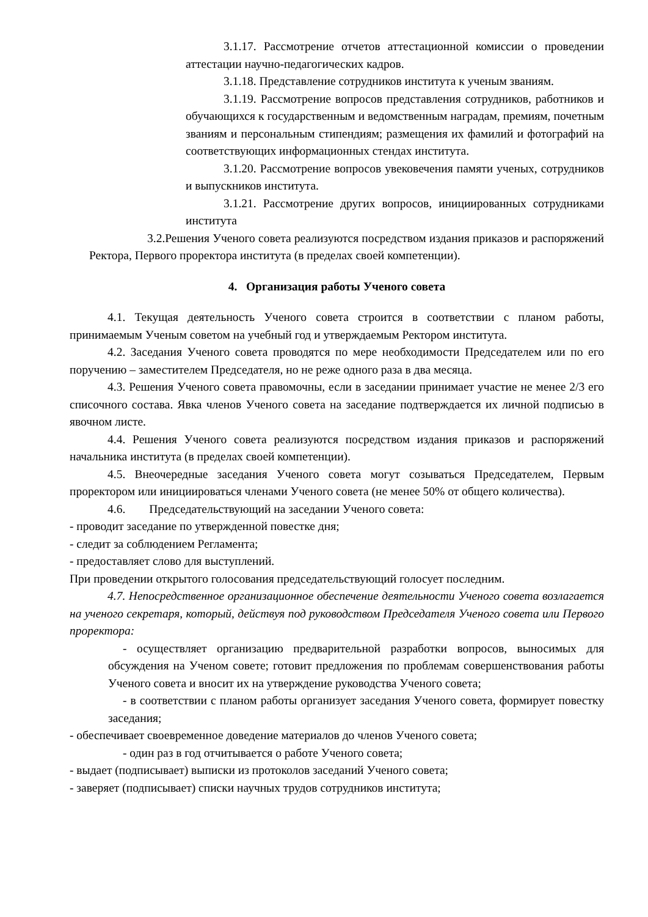3.1.17. Рассмотрение отчетов аттестационной комиссии о проведении аттестации научно-педагогических кадров.
3.1.18. Представление сотрудников института к ученым званиям.
3.1.19. Рассмотрение вопросов представления сотрудников, работников и обучающихся к государственным и ведомственным наградам, премиям, почетным званиям и персональным стипендиям; размещения их фамилий и фотографий на соответствующих информационных стендах института.
3.1.20. Рассмотрение вопросов увековечения памяти ученых, сотрудников и выпускников института.
3.1.21. Рассмотрение других вопросов, инициированных сотрудниками института
3.2.Решения Ученого совета реализуются посредством издания приказов и распоряжений Ректора, Первого проректора института (в пределах своей компетенции).
4. Организация работы Ученого совета
4.1. Текущая деятельность Ученого совета строится в соответствии с планом работы, принимаемым Ученым советом на учебный год и утверждаемым Ректором института.
4.2. Заседания Ученого совета проводятся по мере необходимости Председателем или по его поручению – заместителем Председателя, но не реже одного раза в два месяца.
4.3. Решения Ученого совета правомочны, если в заседании принимает участие не менее 2/3 его списочного состава. Явка членов Ученого совета на заседание подтверждается их личной подписью в явочном листе.
4.4. Решения Ученого совета реализуются посредством издания приказов и распоряжений начальника института (в пределах своей компетенции).
4.5. Внеочередные заседания Ученого совета могут созываться Председателем, Первым проректором или инициироваться членами Ученого совета (не менее 50% от общего количества).
4.6. Председательствующий на заседании Ученого совета:
- проводит заседание по утвержденной повестке дня;
- следит за соблюдением Регламента;
- предоставляет слово для выступлений.
При проведении открытого голосования председательствующий голосует последним.
4.7. Непосредственное организационное обеспечение деятельности Ученого совета возлагается на ученого секретаря, который, действуя под руководством Председателя Ученого совета или Первого проректора:
- осуществляет организацию предварительной разработки вопросов, выносимых для обсуждения на Ученом совете; готовит предложения по проблемам совершенствования работы Ученого совета и вносит их на утверждение руководства Ученого совета;
- в соответствии с планом работы организует заседания Ученого совета, формирует повестку заседания;
- обеспечивает своевременное доведение материалов до членов Ученого совета;
- один раз в год отчитывается о работе Ученого совета;
- выдает (подписывает) выписки из протоколов заседаний Ученого совета;
- заверяет (подписывает) списки научных трудов сотрудников института;